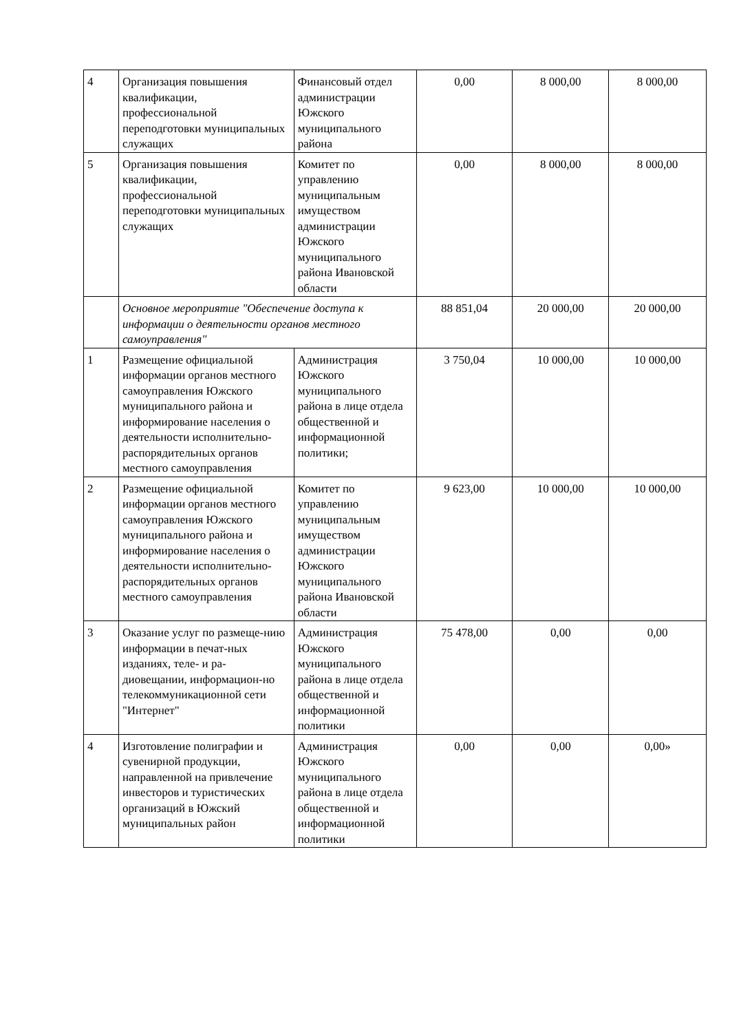| 4 | Организация повышения квалификации, профессиональной переподготовки муниципальных служащих | Финансовый отдел администрации Южского муниципального района | 0,00 | 8 000,00 | 8 000,00 |
| 5 | Организация повышения квалификации, профессиональной переподготовки муниципальных служащих | Комитет по управлению муниципальным имуществом администрации Южского муниципального района Ивановской области | 0,00 | 8 000,00 | 8 000,00 |
| | Основное мероприятие "Обеспечение доступа к информации о деятельности органов местного самоуправления" | | 88 851,04 | 20 000,00 | 20 000,00 |
| 1 | Размещение официальной информации органов местного самоуправления Южского муниципального района и информирование населения о деятельности исполнительно-распорядительных органов местного самоуправления | Администрация Южского муниципального района в лице отдела общественной и информационной политики; | 3 750,04 | 10 000,00 | 10 000,00 |
| 2 | Размещение официальной информации органов местного самоуправления Южского муниципального района и информирование населения о деятельности исполнительно-распорядительных органов местного самоуправления | Комитет по управлению муниципальным имуществом администрации Южского муниципального района Ивановской области | 9 623,00 | 10 000,00 | 10 000,00 |
| 3 | Оказание услуг по размеще-нию информации в печат-ных изданиях, теле- и ра-диовещании, информацион-но телекоммуникационной сети "Интернет" | Администрация Южского муниципального района в лице отдела общественной и информационной политики | 75 478,00 | 0,00 | 0,00 |
| 4 | Изготовление полиграфии и сувенирной продукции, направленной на привлечение инвесторов и туристических организаций в Южский муниципальных район | Администрация Южского муниципального района в лице отдела общественной и информационной политики | 0,00 | 0,00 | 0,00» |